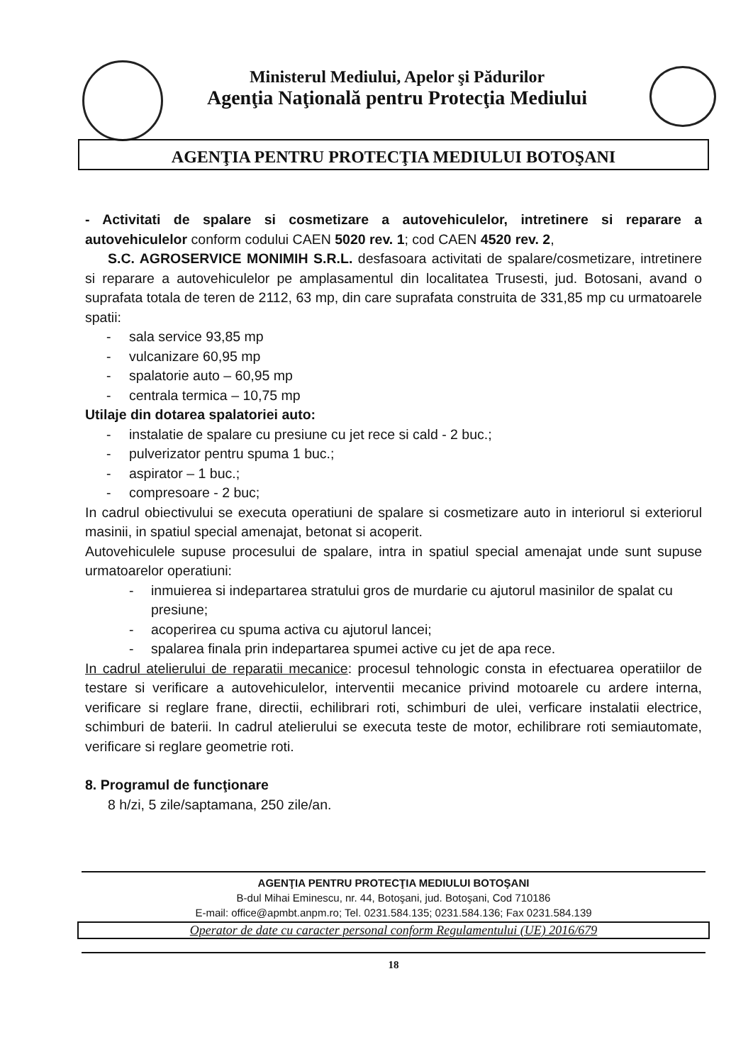Ministerul Mediului, Apelor şi Pădurilor
Agenţia Naţională pentru Protecţia Mediului
AGENŢIA PENTRU PROTECŢIA MEDIULUI BOTOŞANI
- Activitati de spalare si cosmetizare a autovehiculelor, intretinere si reparare a autovehiculelor conform codului CAEN 5020 rev. 1; cod CAEN 4520 rev. 2,
S.C. AGROSERVICE MONIMIH S.R.L. desfasoara activitati de spalare/cosmetizare, intretinere si reparare a autovehiculelor pe amplasamentul din localitatea Trusesti, jud. Botosani, avand o suprafata totala de teren de 2112, 63 mp, din care suprafata construita de 331,85 mp cu urmatoarele spatii:
- sala service 93,85 mp
- vulcanizare 60,95 mp
- spalatorie auto – 60,95 mp
- centrala termica – 10,75 mp
Utilaje din dotarea spalatoriei auto:
- instalatie de spalare cu presiune cu jet rece si cald - 2 buc.;
- pulverizator pentru spuma 1 buc.;
- aspirator – 1 buc.;
- compresoare - 2 buc;
In cadrul obiectivului se executa operatiuni de spalare si cosmetizare auto in interiorul si exteriorul masinii, in spatiul special amenajat, betonat si acoperit.
Autovehiculele supuse procesului de spalare, intra in spatiul special amenajat unde sunt supuse urmatoarelor operatiuni:
- inmuierea si indepartarea stratului gros de murdarie cu ajutorul masinilor de spalat cu presiune;
- acoperirea cu spuma activa cu ajutorul lancei;
- spalarea finala prin indepartarea spumei active cu jet de apa rece.
In cadrul atelierului de reparatii mecanice: procesul tehnologic consta in efectuarea operatiilor de testare si verificare a autovehiculelor, interventii mecanice privind motoarele cu ardere interna, verificare si reglare frane, directii, echilibrari roti, schimburi de ulei, verficare instalatii electrice, schimburi de baterii. In cadrul atelierului se executa teste de motor, echilibrare roti semiautomate, verificare si reglare geometrie roti.
8. Programul de funcţionare
8 h/zi, 5 zile/saptamana, 250 zile/an.
AGENŢIA PENTRU PROTECŢIA MEDIULUI BOTOŞANI
B-dul Mihai Eminescu, nr. 44, Botoşani, jud. Botoşani, Cod 710186
E-mail: office@apmbt.anpm.ro; Tel. 0231.584.135; 0231.584.136; Fax 0231.584.139
Operator de date cu caracter personal conform Regulamentului (UE) 2016/679
18